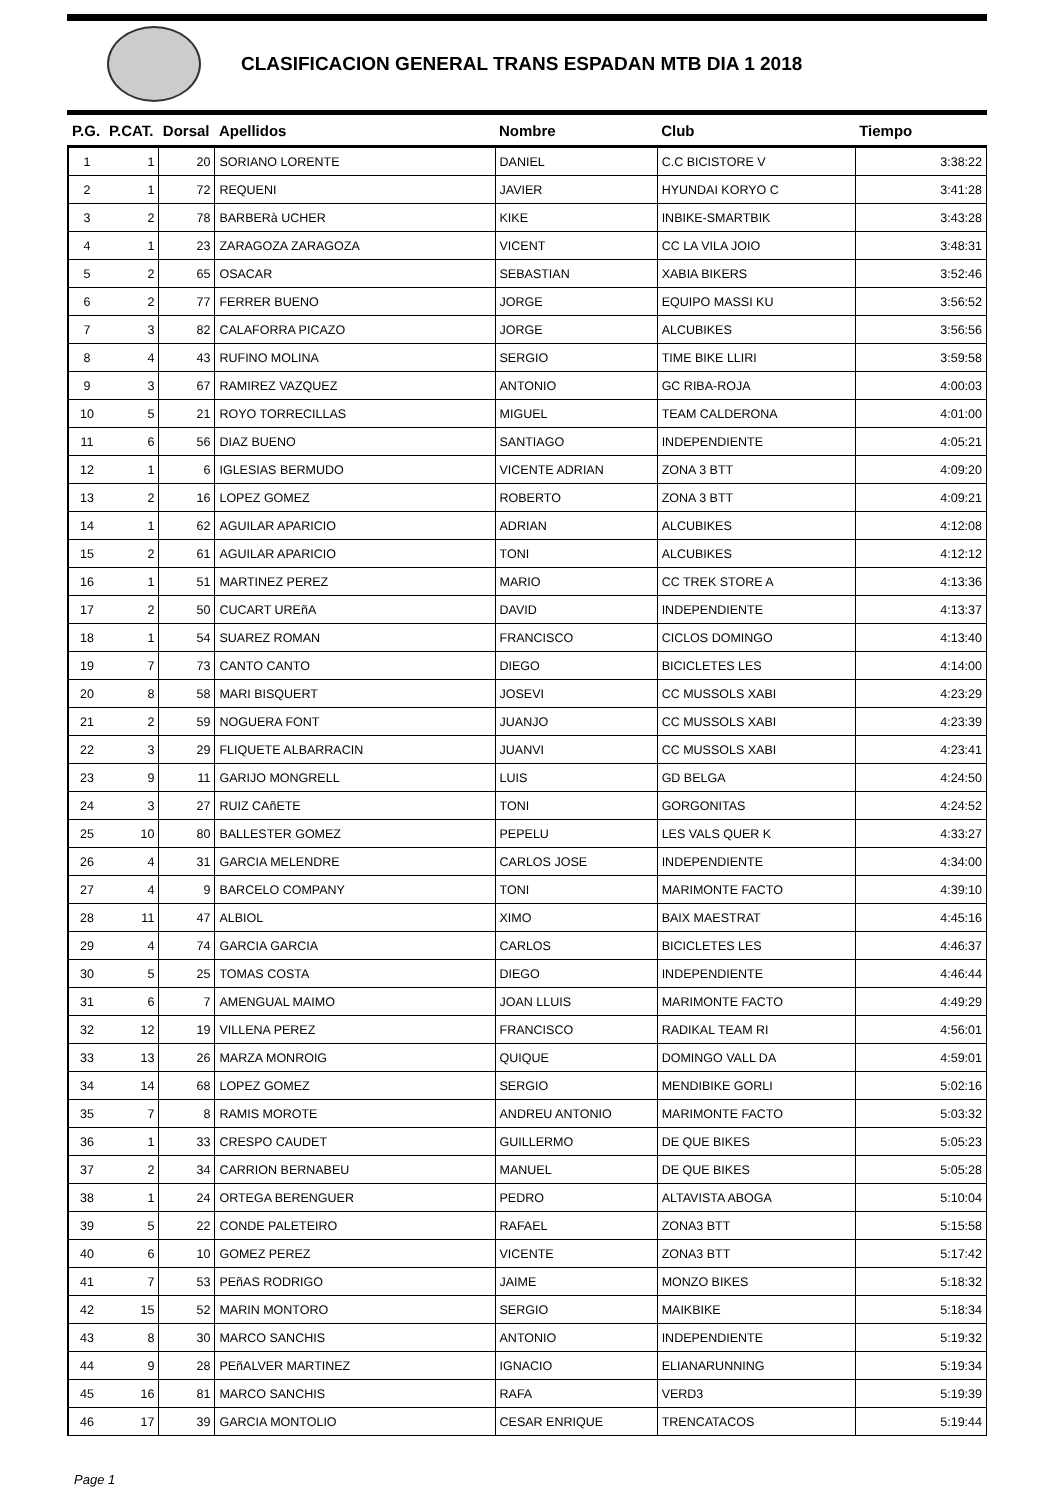CLASIFICACION GENERAL TRANS ESPADAN MTB DIA 1 2018
| P.G. | P.CAT. | Dorsal | Apellidos | Nombre | Club | Tiempo |
| --- | --- | --- | --- | --- | --- | --- |
| 1 | 1 | 20 | SORIANO LORENTE | DANIEL | C.C BICISTORE V | 3:38:22 |
| 2 | 1 | 72 | REQUENI | JAVIER | HYUNDAI KORYO C | 3:41:28 |
| 3 | 2 | 78 | BARBERà UCHER | KIKE | INBIKE-SMARTBIK | 3:43:28 |
| 4 | 1 | 23 | ZARAGOZA ZARAGOZA | VICENT | CC LA VILA JOIO | 3:48:31 |
| 5 | 2 | 65 | OSACAR | SEBASTIAN | XABIA BIKERS | 3:52:46 |
| 6 | 2 | 77 | FERRER BUENO | JORGE | EQUIPO MASSI KU | 3:56:52 |
| 7 | 3 | 82 | CALAFORRA PICAZO | JORGE | ALCUBIKES | 3:56:56 |
| 8 | 4 | 43 | RUFINO MOLINA | SERGIO | TIME BIKE LLIRI | 3:59:58 |
| 9 | 3 | 67 | RAMIREZ VAZQUEZ | ANTONIO | GC RIBA-ROJA | 4:00:03 |
| 10 | 5 | 21 | ROYO TORRECILLAS | MIGUEL | TEAM CALDERONA | 4:01:00 |
| 11 | 6 | 56 | DIAZ BUENO | SANTIAGO | INDEPENDIENTE | 4:05:21 |
| 12 | 1 | 6 | IGLESIAS BERMUDO | VICENTE ADRIAN | ZONA 3 BTT | 4:09:20 |
| 13 | 2 | 16 | LOPEZ GOMEZ | ROBERTO | ZONA 3 BTT | 4:09:21 |
| 14 | 1 | 62 | AGUILAR APARICIO | ADRIAN | ALCUBIKES | 4:12:08 |
| 15 | 2 | 61 | AGUILAR APARICIO | TONI | ALCUBIKES | 4:12:12 |
| 16 | 1 | 51 | MARTINEZ PEREZ | MARIO | CC TREK STORE A | 4:13:36 |
| 17 | 2 | 50 | CUCART UREñA | DAVID | INDEPENDIENTE | 4:13:37 |
| 18 | 1 | 54 | SUAREZ ROMAN | FRANCISCO | CICLOS DOMINGO | 4:13:40 |
| 19 | 7 | 73 | CANTO CANTO | DIEGO | BICICLETES LES | 4:14:00 |
| 20 | 8 | 58 | MARI BISQUERT | JOSEVI | CC MUSSOLS XABI | 4:23:29 |
| 21 | 2 | 59 | NOGUERA FONT | JUANJO | CC MUSSOLS XABI | 4:23:39 |
| 22 | 3 | 29 | FLIQUETE ALBARRACIN | JUANVI | CC MUSSOLS XABI | 4:23:41 |
| 23 | 9 | 11 | GARIJO MONGRELL | LUIS | GD BELGA | 4:24:50 |
| 24 | 3 | 27 | RUIZ CAñETE | TONI | GORGONITAS | 4:24:52 |
| 25 | 10 | 80 | BALLESTER GOMEZ | PEPELU | LES VALS QUER K | 4:33:27 |
| 26 | 4 | 31 | GARCIA MELENDRE | CARLOS JOSE | INDEPENDIENTE | 4:34:00 |
| 27 | 4 | 9 | BARCELO COMPANY | TONI | MARIMONTE FACTO | 4:39:10 |
| 28 | 11 | 47 | ALBIOL | XIMO | BAIX MAESTRAT | 4:45:16 |
| 29 | 4 | 74 | GARCIA GARCIA | CARLOS | BICICLETES LES | 4:46:37 |
| 30 | 5 | 25 | TOMAS COSTA | DIEGO | INDEPENDIENTE | 4:46:44 |
| 31 | 6 | 7 | AMENGUAL MAIMO | JOAN LLUIS | MARIMONTE FACTO | 4:49:29 |
| 32 | 12 | 19 | VILLENA PEREZ | FRANCISCO | RADIKAL TEAM RI | 4:56:01 |
| 33 | 13 | 26 | MARZA MONROIG | QUIQUE | DOMINGO VALL DA | 4:59:01 |
| 34 | 14 | 68 | LOPEZ GOMEZ | SERGIO | MENDIBIKE GORLI | 5:02:16 |
| 35 | 7 | 8 | RAMIS MOROTE | ANDREU ANTONIO | MARIMONTE FACTO | 5:03:32 |
| 36 | 1 | 33 | CRESPO CAUDET | GUILLERMO | DE QUE BIKES | 5:05:23 |
| 37 | 2 | 34 | CARRION BERNABEU | MANUEL | DE QUE BIKES | 5:05:28 |
| 38 | 1 | 24 | ORTEGA BERENGUER | PEDRO | ALTAVISTA ABOGA | 5:10:04 |
| 39 | 5 | 22 | CONDE PALETEIRO | RAFAEL | ZONA3 BTT | 5:15:58 |
| 40 | 6 | 10 | GOMEZ PEREZ | VICENTE | ZONA3 BTT | 5:17:42 |
| 41 | 7 | 53 | PEñAS RODRIGO | JAIME | MONZO BIKES | 5:18:32 |
| 42 | 15 | 52 | MARIN MONTORO | SERGIO | MAIKBIKE | 5:18:34 |
| 43 | 8 | 30 | MARCO SANCHIS | ANTONIO | INDEPENDIENTE | 5:19:32 |
| 44 | 9 | 28 | PEñALVER MARTINEZ | IGNACIO | ELIANARUNNING | 5:19:34 |
| 45 | 16 | 81 | MARCO SANCHIS | RAFA | VERD3 | 5:19:39 |
| 46 | 17 | 39 | GARCIA MONTOLIO | CESAR ENRIQUE | TRENCATACOS | 5:19:44 |
Page 1